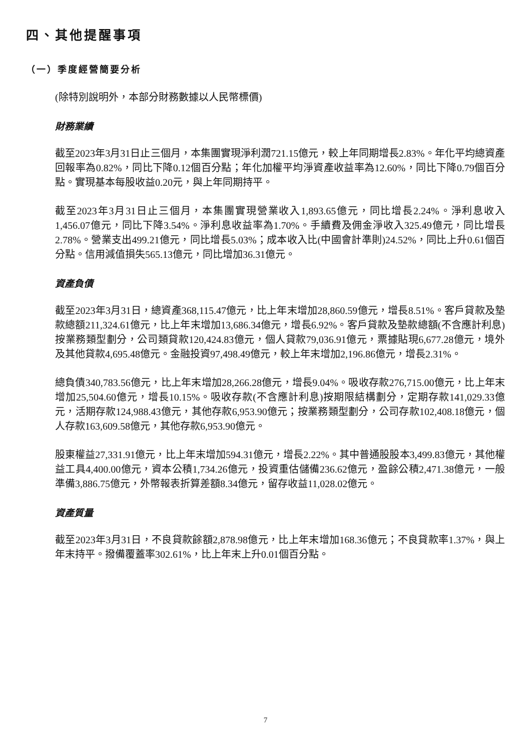四、其他提醒事項
（一）季度經營簡要分析
(除特別說明外，本部分財務數據以人民幣標價)
財務業績
截至2023年3月31日止三個月，本集團實現淨利潤721.15億元，較上年同期增長2.83%。年化平均總資產回報率為0.82%，同比下降0.12個百分點；年化加權平均淨資產收益率為12.60%，同比下降0.79個百分點。實現基本每股收益0.20元，與上年同期持平。
截至2023年3月31日止三個月，本集團實現營業收入1,893.65億元，同比增長2.24%。淨利息收入1,456.07億元，同比下降3.54%。淨利息收益率為1.70%。手續費及佣金淨收入325.49億元，同比增長2.78%。營業支出499.21億元，同比增長5.03%；成本收入比(中國會計準則)24.52%，同比上升0.61個百分點。信用減值損失565.13億元，同比增加36.31億元。
資產負債
截至2023年3月31日，總資產368,115.47億元，比上年末增加28,860.59億元，增長8.51%。客戶貸款及墊款總額211,324.61億元，比上年末增加13,686.34億元，增長6.92%。客戶貸款及墊款總額(不含應計利息)按業務類型劃分，公司類貸款120,424.83億元，個人貸款79,036.91億元，票據貼現6,677.28億元，境外及其他貸款4,695.48億元。金融投資97,498.49億元，較上年末增加2,196.86億元，增長2.31%。
總負債340,783.56億元，比上年末增加28,266.28億元，增長9.04%。吸收存款276,715.00億元，比上年末增加25,504.60億元，增長10.15%。吸收存款(不含應計利息)按期限結構劃分，定期存款141,029.33億元，活期存款124,988.43億元，其他存款6,953.90億元；按業務類型劃分，公司存款102,408.18億元，個人存款163,609.58億元，其他存款6,953.90億元。
股東權益27,331.91億元，比上年末增加594.31億元，增長2.22%。其中普通股股本3,499.83億元，其他權益工具4,400.00億元，資本公積1,734.26億元，投資重估儲備236.62億元，盈餘公積2,471.38億元，一般準備3,886.75億元，外幣報表折算差額8.34億元，留存收益11,028.02億元。
資產質量
截至2023年3月31日，不良貸款餘額2,878.98億元，比上年末增加168.36億元；不良貸款率1.37%，與上年末持平。撥備覆蓋率302.61%，比上年末上升0.01個百分點。
7